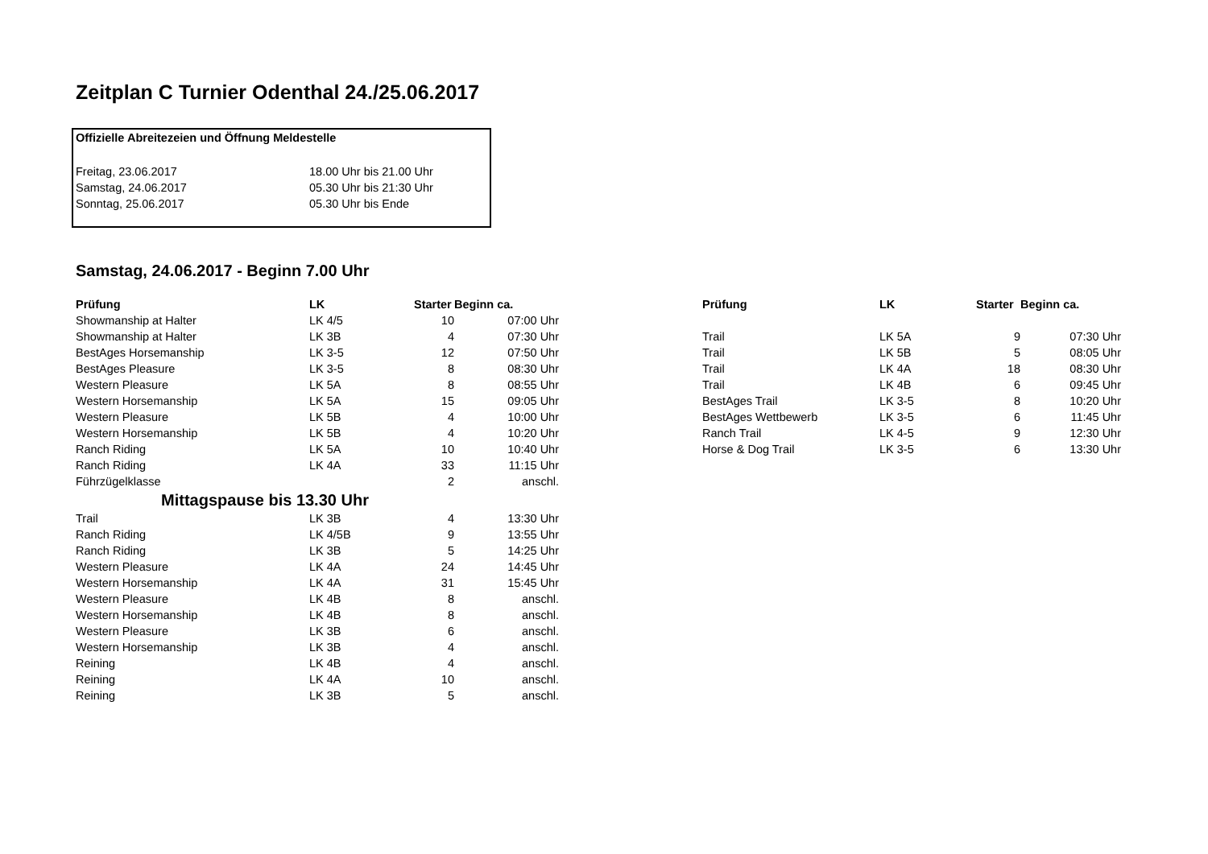Zeitplan C Turnier Odenthal 24./25.06.2017
| Offizielle Abreitezeien und Öffnung Meldestelle | |
| Freitag, 23.06.2017 | 18.00 Uhr bis 21.00 Uhr |
| Samstag, 24.06.2017 | 05.30 Uhr bis 21:30 Uhr |
| Sonntag, 25.06.2017 | 05.30 Uhr bis Ende |
Samstag, 24.06.2017 - Beginn 7.00 Uhr
| Prüfung | LK | Starter | Beginn ca. |
| --- | --- | --- | --- |
| Showmanship at Halter | LK 4/5 | 10 | 07:00 Uhr |
| Showmanship at Halter | LK 3B | 4 | 07:30 Uhr |
| BestAges Horsemanship | LK 3-5 | 12 | 07:50 Uhr |
| BestAges Pleasure | LK 3-5 | 8 | 08:30 Uhr |
| Western Pleasure | LK 5A | 8 | 08:55 Uhr |
| Western Horsemanship | LK 5A | 15 | 09:05 Uhr |
| Western Pleasure | LK 5B | 4 | 10:00 Uhr |
| Western Horsemanship | LK 5B | 4 | 10:20 Uhr |
| Ranch Riding | LK 5A | 10 | 10:40 Uhr |
| Ranch Riding | LK 4A | 33 | 11:15 Uhr |
| Führzügelklasse | | 2 | anschl. |
| Mittagspause bis 13.30 Uhr | | | |
| Trail | LK 3B | 4 | 13:30 Uhr |
| Ranch Riding | LK 4/5B | 9 | 13:55 Uhr |
| Ranch Riding | LK 3B | 5 | 14:25 Uhr |
| Western Pleasure | LK 4A | 24 | 14:45 Uhr |
| Western Horsemanship | LK 4A | 31 | 15:45 Uhr |
| Western Pleasure | LK 4B | 8 | anschl. |
| Western Horsemanship | LK 4B | 8 | anschl. |
| Western Pleasure | LK 3B | 6 | anschl. |
| Western Horsemanship | LK 3B | 4 | anschl. |
| Reining | LK 4B | 4 | anschl. |
| Reining | LK 4A | 10 | anschl. |
| Reining | LK 3B | 5 | anschl. |
| Prüfung | LK | Starter | Beginn ca. |
| --- | --- | --- | --- |
| Trail | LK 5A | 9 | 07:30 Uhr |
| Trail | LK 5B | 5 | 08:05 Uhr |
| Trail | LK 4A | 18 | 08:30 Uhr |
| Trail | LK 4B | 6 | 09:45 Uhr |
| BestAges Trail | LK 3-5 | 8 | 10:20 Uhr |
| BestAges Wettbewerb | LK 3-5 | 6 | 11:45 Uhr |
| Ranch Trail | LK 4-5 | 9 | 12:30 Uhr |
| Horse & Dog Trail | LK 3-5 | 6 | 13:30 Uhr |